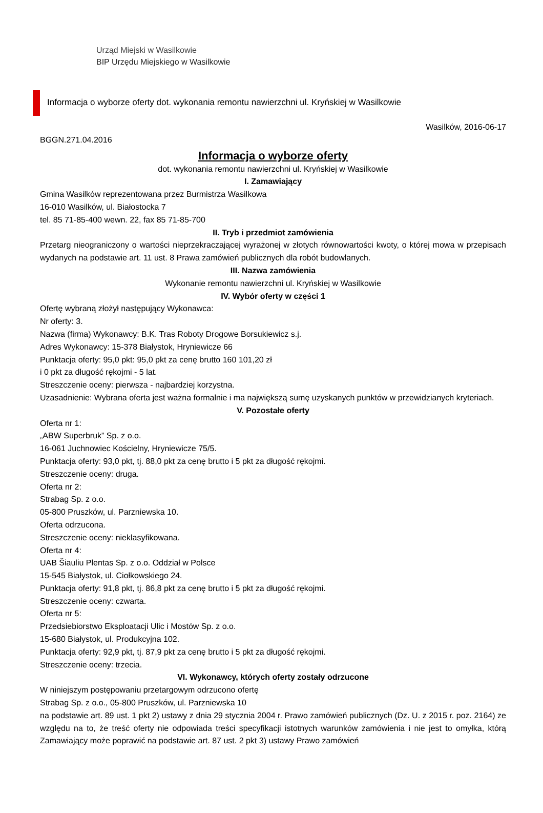Urząd Miejski w Wasilkowie
BIP Urzędu Miejskiego w Wasilkowie
Informacja o wyborze oferty dot. wykonania remontu nawierzchni ul. Kryńskiej w Wasilkowie
Wasilków, 2016-06-17
BGGN.271.04.2016
Informacja o wyborze oferty
dot. wykonania remontu nawierzchni ul. Kryńskiej w Wasilkowie
I. Zamawiający
Gmina Wasilków reprezentowana przez Burmistrza Wasilkowa
16-010 Wasilków, ul. Białostocka 7
tel. 85 71-85-400 wewn. 22, fax 85 71-85-700
II. Tryb i przedmiot zamówienia
Przetarg nieograniczony o wartości nieprzekraczającej wyrażonej w złotych równowartości kwoty, o której mowa w przepisach wydanych na podstawie art. 11 ust. 8 Prawa zamówień publicznych dla robót budowlanych.
III. Nazwa zamówienia
Wykonanie remontu nawierzchni ul. Kryńskiej w Wasilkowie
IV. Wybór oferty w części 1
Ofertę wybraną złożył następujący Wykonawca:
Nr oferty: 3.
Nazwa (firma) Wykonawcy: B.K. Tras Roboty Drogowe Borsukiewicz s.j.
Adres Wykonawcy: 15-378 Białystok, Hryniewicze 66
Punktacja oferty: 95,0 pkt: 95,0 pkt za cenę brutto 160 101,20 zł
i 0 pkt za długość rękojmi - 5 lat.
Streszczenie oceny: pierwsza - najbardziej korzystna.
Uzasadnienie: Wybrana oferta jest ważna formalnie i ma największą sumę uzyskanych punktów w przewidzianych kryteriach.
V. Pozostałe oferty
Oferta nr 1:
„ABW Superbruk” Sp. z o.o.
16-061 Juchnowiec Kościelny, Hryniewicze 75/5.
Punktacja oferty: 93,0 pkt, tj. 88,0 pkt za cenę brutto i 5 pkt za długość rękojmi.
Streszczenie oceny: druga.
Oferta nr 2:
Strabag Sp. z o.o.
05-800 Pruszków, ul. Parzniewska 10.
Oferta odrzucona.
Streszczenie oceny: nieklasyfikowana.
Oferta nr 4:
UAB Šiauliu Plentas Sp. z o.o. Oddział w Polsce
15-545 Białystok, ul. Ciołkowskiego 24.
Punktacja oferty: 91,8 pkt, tj. 86,8 pkt za cenę brutto i 5 pkt za długość rękojmi.
Streszczenie oceny: czwarta.
Oferta nr 5:
Przedsiebiorstwo Eksploatacji Ulic i Mostów Sp. z o.o.
15-680 Białystok, ul. Produkcyjna 102.
Punktacja oferty: 92,9 pkt, tj. 87,9 pkt za cenę brutto i 5 pkt za długość rękojmi.
Streszczenie oceny: trzecia.
VI. Wykonawcy, których oferty zostały odrzucone
W niniejszym postępowaniu przetargowym odrzucono ofertę
Strabag Sp. z o.o., 05-800 Pruszków, ul. Parzniewska 10
na podstawie art. 89 ust. 1 pkt 2) ustawy z dnia 29 stycznia 2004 r. Prawo zamówień publicznych (Dz. U. z 2015 r. poz. 2164) ze względu na to, że treść oferty nie odpowiada treści specyfikacji istotnych warunków zamówienia i nie jest to omyłka, którą Zamawiający może poprawić na podstawie art. 87 ust. 2 pkt 3) ustawy Prawo zamówień